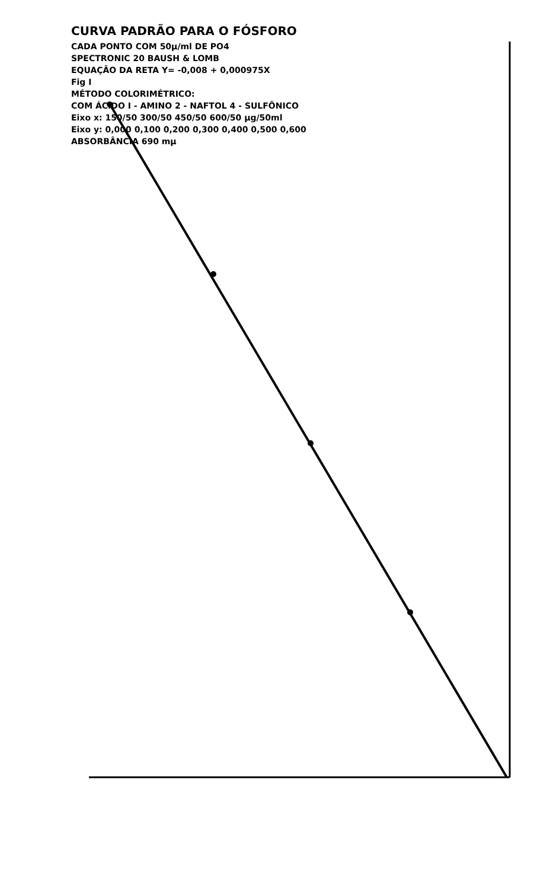CURVA PADRÃO PARA O FÓSFORO
CADA PONTO COM 50µ/ml DE PO4
SPECTRONIC 20 BAUSH & LOMB
EQUAÇÃO DA RETA Y= -0,008 + 0,000975X
Fig I
MÉTODO COLORIMÉTRICO:
COM ÁCIDO I - AMINO 2 - NAFTOL 4 - SULFÔNICO
Eixo x: 150/50 300/50 450/50 600/50 µg/50ml
Eixo y: 0,000 0,100 0,200 0,300 0,400 0,500 0,600
ABSORBÂNCIA 690 mµ